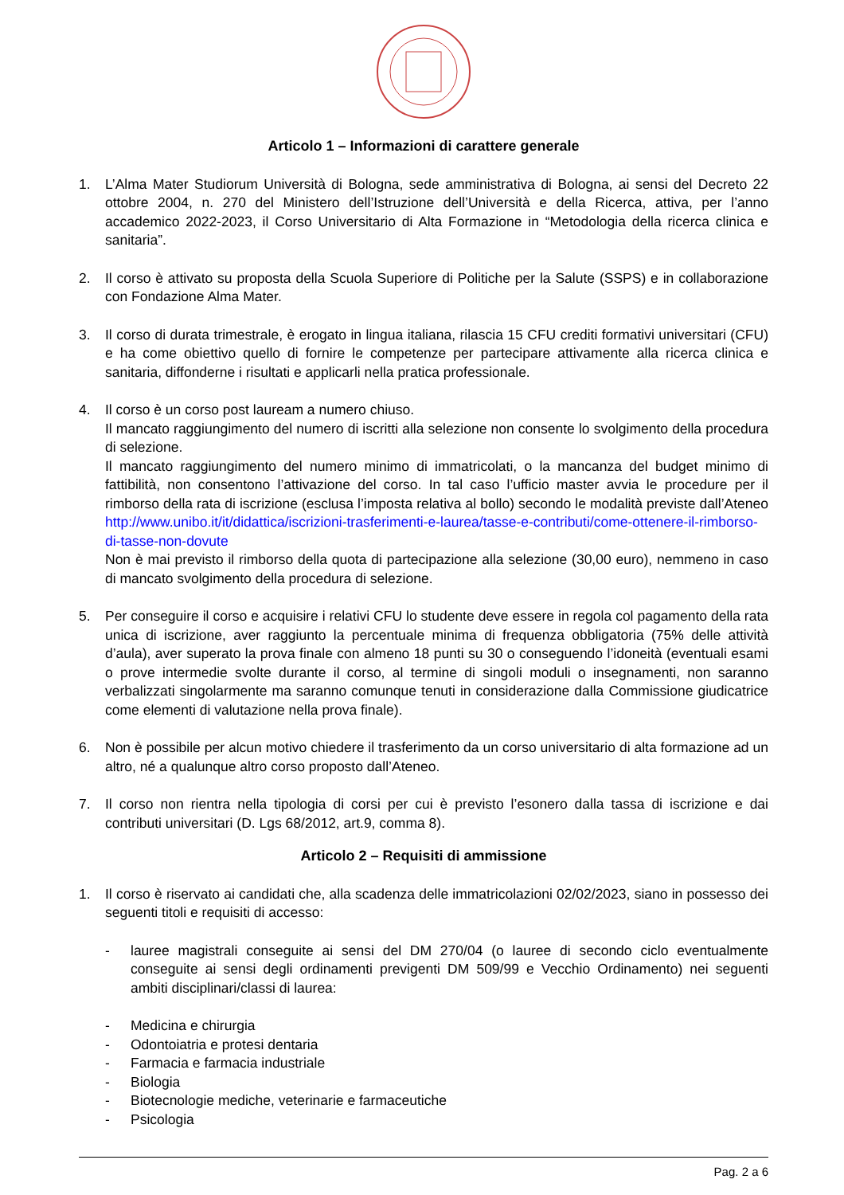Articolo 1 – Informazioni di carattere generale
1. L’Alma Mater Studiorum Università di Bologna, sede amministrativa di Bologna, ai sensi del Decreto 22 ottobre 2004, n. 270 del Ministero dell’Istruzione dell’Università e della Ricerca, attiva, per l’anno accademico 2022-2023, il Corso Universitario di Alta Formazione in “Metodologia della ricerca clinica e sanitaria”.
2. Il corso è attivato su proposta della Scuola Superiore di Politiche per la Salute (SSPS) e in collaborazione con Fondazione Alma Mater.
3. Il corso di durata trimestrale, è erogato in lingua italiana, rilascia 15 CFU crediti formativi universitari (CFU) e ha come obiettivo quello di fornire le competenze per partecipare attivamente alla ricerca clinica e sanitaria, diffonderne i risultati e applicarli nella pratica professionale.
4. Il corso è un corso post lauream a numero chiuso.
Il mancato raggiungimento del numero di iscritti alla selezione non consente lo svolgimento della procedura di selezione.
Il mancato raggiungimento del numero minimo di immatricolati, o la mancanza del budget minimo di fattibilità, non consentono l’attivazione del corso. In tal caso l’ufficio master avvia le procedure per il rimborso della rata di iscrizione (esclusa l’imposta relativa al bollo) secondo le modalità previste dall’Ateneo http://www.unibo.it/it/didattica/iscrizioni-trasferimenti-e-laurea/tasse-e-contributi/come-ottenere-il-rimborso-di-tasse-non-dovute
Non è mai previsto il rimborso della quota di partecipazione alla selezione (30,00 euro), nemmeno in caso di mancato svolgimento della procedura di selezione.
5. Per conseguire il corso e acquisire i relativi CFU lo studente deve essere in regola col pagamento della rata unica di iscrizione, aver raggiunto la percentuale minima di frequenza obbligatoria (75% delle attività d’aula), aver superato la prova finale con almeno 18 punti su 30 o conseguendo l’idoneità (eventuali esami o prove intermedie svolte durante il corso, al termine di singoli moduli o insegnamenti, non saranno verbalizzati singolarmente ma saranno comunque tenuti in considerazione dalla Commissione giudicatrice come elementi di valutazione nella prova finale).
6. Non è possibile per alcun motivo chiedere il trasferimento da un corso universitario di alta formazione ad un altro, né a qualunque altro corso proposto dall’Ateneo.
7. Il corso non rientra nella tipologia di corsi per cui è previsto l’esonero dalla tassa di iscrizione e dai contributi universitari (D. Lgs 68/2012, art.9, comma 8).
Articolo 2 – Requisiti di ammissione
1. Il corso è riservato ai candidati che, alla scadenza delle immatricolazioni 02/02/2023, siano in possesso dei seguenti titoli e requisiti di accesso:
- lauree magistrali conseguite ai sensi del DM 270/04 (o lauree di secondo ciclo eventualmente conseguite ai sensi degli ordinamenti previgenti DM 509/99 e Vecchio Ordinamento) nei seguenti ambiti disciplinari/classi di laurea:
- Medicina e chirurgia
- Odontoiatria e protesi dentaria
- Farmacia e farmacia industriale
- Biologia
- Biotecnologie mediche, veterinarie e farmaceutiche
- Psicologia
Pag. 2 a 6